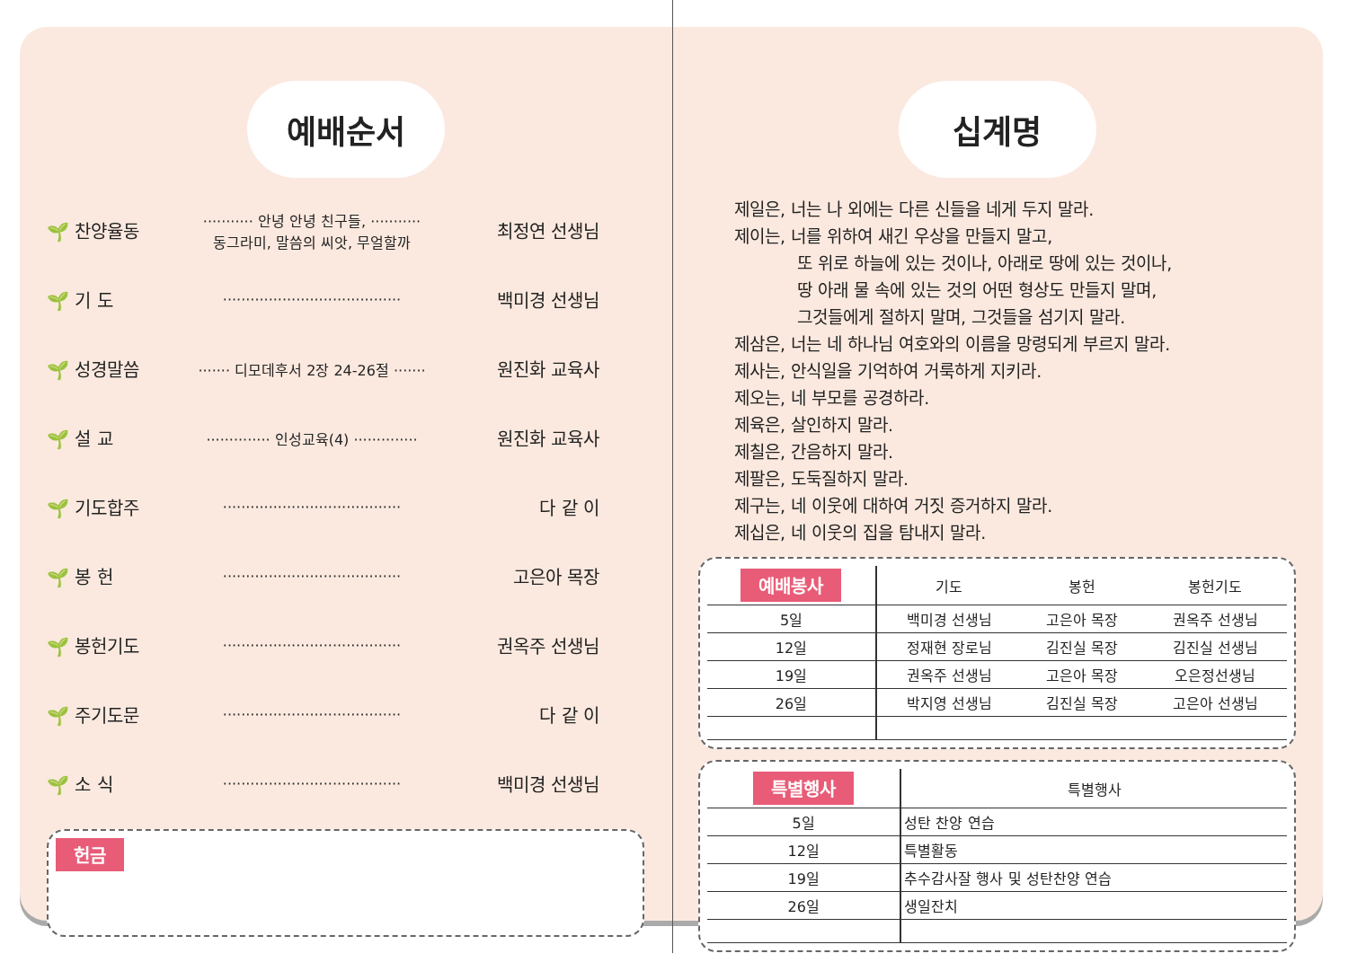예배순서
🌱 찬양율동 ··········· 안녕 안녕 친구들, ···········
동그라미, 말씀의 씨앗, 무얼할까 최정연 선생님
🌱 기 도 ······································· 백미경 선생님
🌱 성경말씀 ······· 디모데후서 2장 24-26절 ······· 원진화 교육사
🌱 설 교 ·············· 인성교육(4) ·············· 원진화 교육사
🌱 기도합주 ······································· 다 같 이
🌱 봉 헌 ······································· 고은아 목장
🌱 봉헌기도 ······································· 권옥주 선생님
🌱 주기도문 ······································· 다 같 이
🌱 소 식 ······································· 백미경 선생님
헌금
십계명
제일은, 너는 나 외에는 다른 신들을 네게 두지 말라.
제이는, 너를 위하여 새긴 우상을 만들지 말고,
또 위로 하늘에 있는 것이나, 아래로 땅에 있는 것이나,
땅 아래 물 속에 있는 것의 어떤 형상도 만들지 말며,
그것들에게 절하지 말며, 그것들을 섬기지 말라.
제삼은, 너는 네 하나님 여호와의 이름을 망령되게 부르지 말라.
제사는, 안식일을 기억하여 거룩하게 지키라.
제오는, 네 부모를 공경하라.
제육은, 살인하지 말라.
제칠은, 간음하지 말라.
제팔은, 도둑질하지 말라.
제구는, 네 이웃에 대하여 거짓 증거하지 말라.
제십은, 네 이웃의 집을 탐내지 말라.
| 예배봉사 | 기도 | 봉헌 | 봉헌기도 |
| --- | --- | --- | --- |
| 5일 | 백미경 선생님 | 고은아 목장 | 권옥주 선생님 |
| 12일 | 정재현 장로님 | 김진실 목장 | 김진실 선생님 |
| 19일 | 권옥주 선생님 | 고은아 목장 | 오은정선생님 |
| 26일 | 박지영 선생님 | 김진실 목장 | 고은아 선생님 |
| 특별행사 | 특별행사 |
| --- | --- |
| 5일 | 성탄 찬양 연습 |
| 12일 | 특별활동 |
| 19일 | 추수감사잘 행사 및 성탄찬양 연습 |
| 26일 | 생일잔치 |